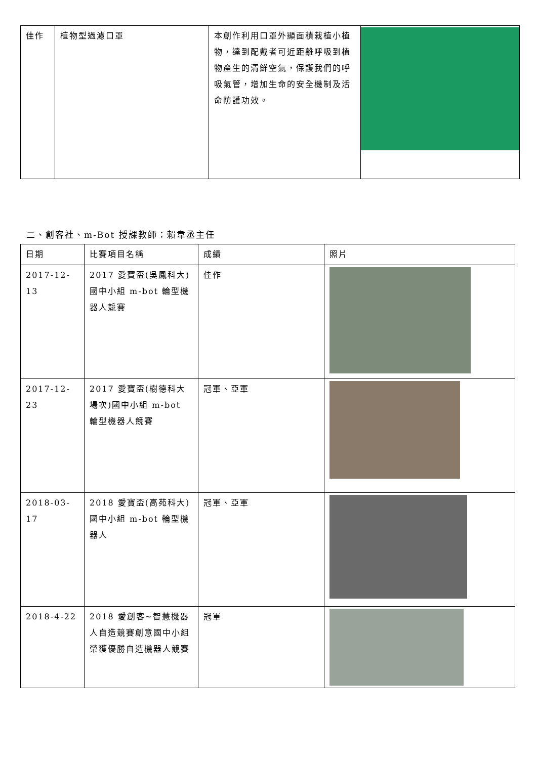| 佳作 | 植物型過濾口罩 | 本創作利用口罩外顯面積栽植小植物，達到配戴者可近距離呼吸到植物產生的清鮮空氣，保護我們的呼吸氣管，增加生命的安全機制及活命防護功效。 | |
二、創客社、m-Bot 授課教師：賴韋丞主任
| 日期 | 比賽項目名稱 | 成績 | 照片 |
| --- | --- | --- | --- |
| 2017-12-13 | 2017 愛寶盃(吳鳳科大)國中小組 m-bot 輪型機器人競賽 | 佳作 | |
| 2017-12-23 | 2017 愛寶盃(樹德科大場次)國中小組 m-bot 輪型機器人競賽 | 冠軍、亞軍 | |
| 2018-03-17 | 2018 愛寶盃(高苑科大)國中小組 m-bot 輪型機器人 | 冠軍、亞軍 | |
| 2018-4-22 | 2018 愛創客~智慧機器人自造競賽創意國中小組榮獲優勝自造機器人競賽 | 冠軍 | |